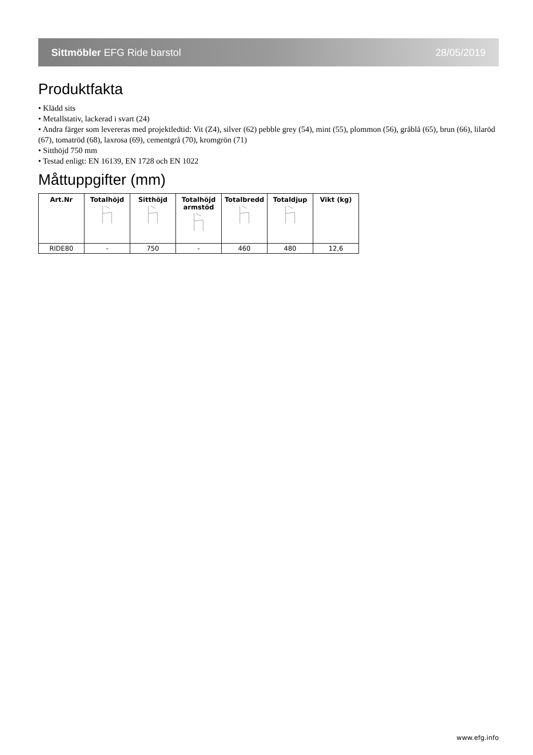Sittmöbler EFG Ride barstol 28/05/2019
Produktfakta
• Klädd sits
• Metallstativ, lackerad i svart (24)
• Andra färger som levereras med projektledtid: Vit (Z4), silver (62) pebble grey (54), mint (55), plommon (56), gråblå (65), brun (66), lilaröd (67), tomatröd (68), laxrosa (69), cementgrå (70), kromgrön (71)
• Sitthöjd 750 mm
• Testad enligt: EN 16139, EN 1728 och EN 1022
Måttuppgifter (mm)
| Art.Nr | Totalhöjd | Sitthöjd | Totalhöjd armstöd | Totalbredd | Totaldjup | Vikt (kg) |
| --- | --- | --- | --- | --- | --- | --- |
| RIDE80 | - | 750 | - | 460 | 480 | 12,6 |
www.efg.info